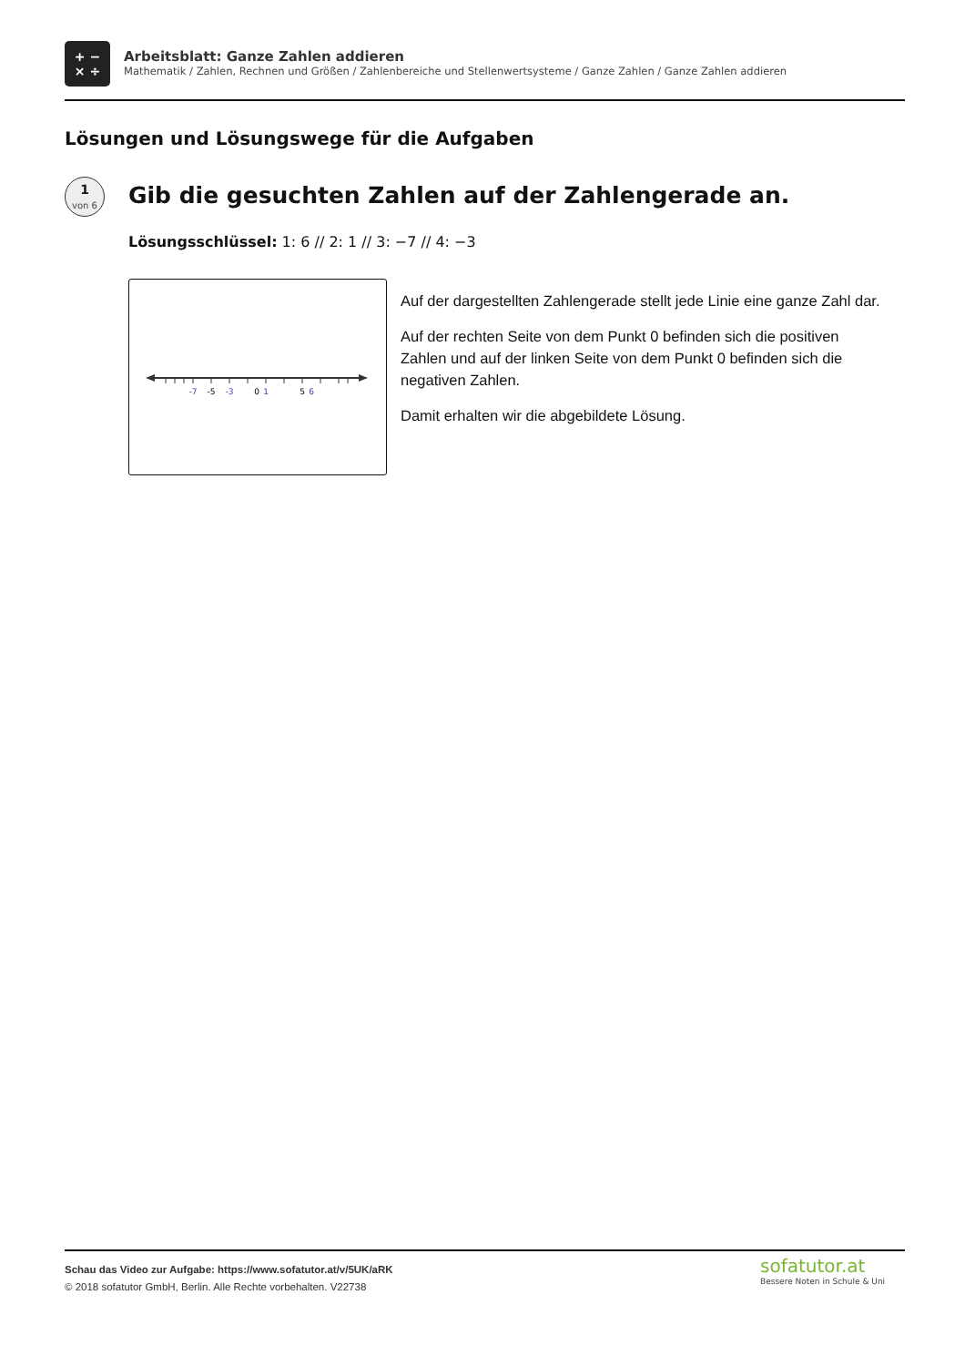+ −
× ÷
Arbeitsblatt: Ganze Zahlen addieren
Mathematik / Zahlen, Rechnen und Größen / Zahlenbereiche und Stellenwertsysteme / Ganze Zahlen / Ganze Zahlen addieren
Lösungen und Lösungswege für die Aufgaben
1
von 6
Gib die gesuchten Zahlen auf der Zahlengerade an.
Lösungsschlüssel: 1: 6 // 2: 1 // 3: −7 // 4: −3
-7
-5
-3
0
1
5
6
Auf der dargestellten Zahlengerade stellt jede Linie eine ganze Zahl dar.
Auf der rechten Seite von dem Punkt 0 befinden sich die positiven Zahlen und auf der linken Seite von dem Punkt 0 befinden sich die negativen Zahlen.
Damit erhalten wir die abgebildete Lösung.
Schau das Video zur Aufgabe: https://www.sofatutor.at/v/5UK/aRK
© 2018 sofatutor GmbH, Berlin. Alle Rechte vorbehalten. V22738
sofatutor.at
Bessere Noten in Schule & Uni